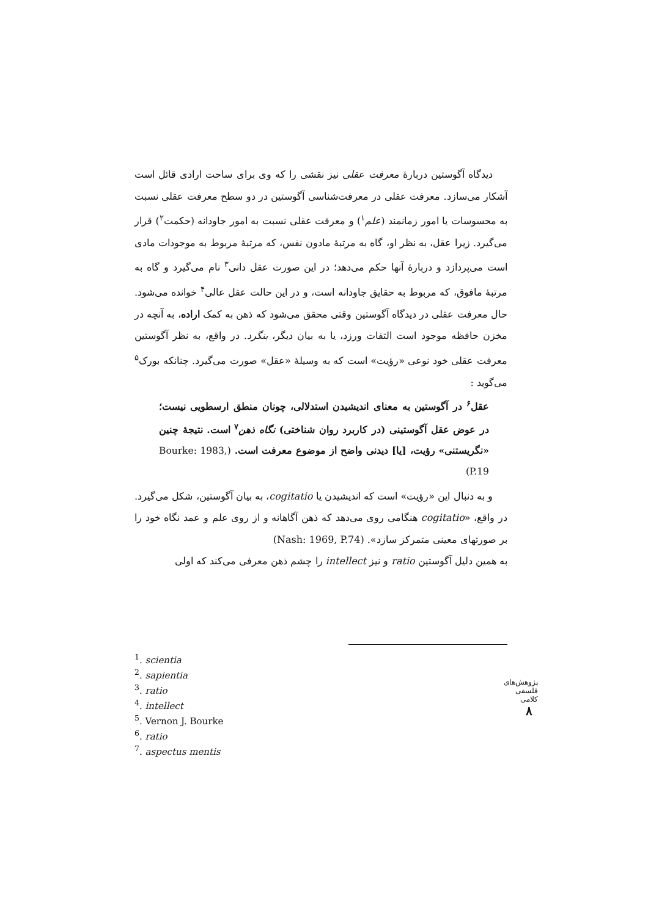دیدگاه آگوستین دربارهٔ معرفت عقلی نیز نقشی را که وی برای ساحت ارادی قائل است آشکار می‌سازد. معرفت عقلی در معرفت‌شناسی آگوستین در دو سطح معرفت عقلی نسبت به محسوسات یا امور زمانمند (علم<sup>۱</sup>) و معرفت عقلی نسبت به امور جاودانه (حکمت<sup>۲</sup>) قرار می‌گیرد. زیرا عقل، به نظر او، گاه به مرتبهٔ مادون نفس، که مرتبهٔ مربوط به موجودات مادی است می‌پردازد و دربارهٔ آنها حکم می‌دهد؛ در این صورت عقل دانی<sup>۳</sup> نام می‌گیرد و گاه به مرتبهٔ مافوق، که مربوط به حقایق جاودانه است، و در این حالت عقل عالی<sup>۴</sup> خوانده می‌شود. حال معرفت عقلی در دیدگاه آگوستین وقتی محقق می‌شود که ذهن به کمک اراده، به آنچه در مخزن حافظه موجود است التفات ورزد، یا به بیان دیگر، بنگرد. در واقع، به نظر آگوستین معرفت عقلی خود نوعی «رؤیت» است که به وسیلهٔ «عقل» صورت می‌گیرد. چنانکه بورک<sup>۵</sup> می‌گوید :
عقل<sup>۶</sup> در آگوستین به معنای اندیشیدن استدلالی، چونان منطق ارسطویی نیست؛ در عوض عقل آگوستینی (در کاربرد روان شناختی) نگاه ذهن<sup>۷</sup> است. نتیجهٔ چنین «نگریستنی» رؤیت، [یا] دیدنی واضح از موضوع معرفت است. (Bourke: 1983, P.19)
و به دنبال این «رؤیت» است که اندیشیدن یا cogitatio، به بیان آگوستین، شکل می‌گیرد. در واقع، «cogitatio هنگامی روی می‌دهد که ذهن آگاهانه و از روی علم و عمد نگاه خود را بر صورتهای معینی متمرکز سازد». (Nash: 1969, P.74)
به همین دلیل آگوستین ratio و نیز intellect را چشم ذهن معرفی می‌کند که اولی
<sup>1</sup>. scientia
<sup>2</sup>. sapientia
<sup>3</sup>. ratio
<sup>4</sup>. intellect
<sup>5</sup>. Vernon J. Bourke
<sup>6</sup>. ratio
<sup>7</sup>. aspectus mentis
پژوهش‌های فلسفی کلامی
۸